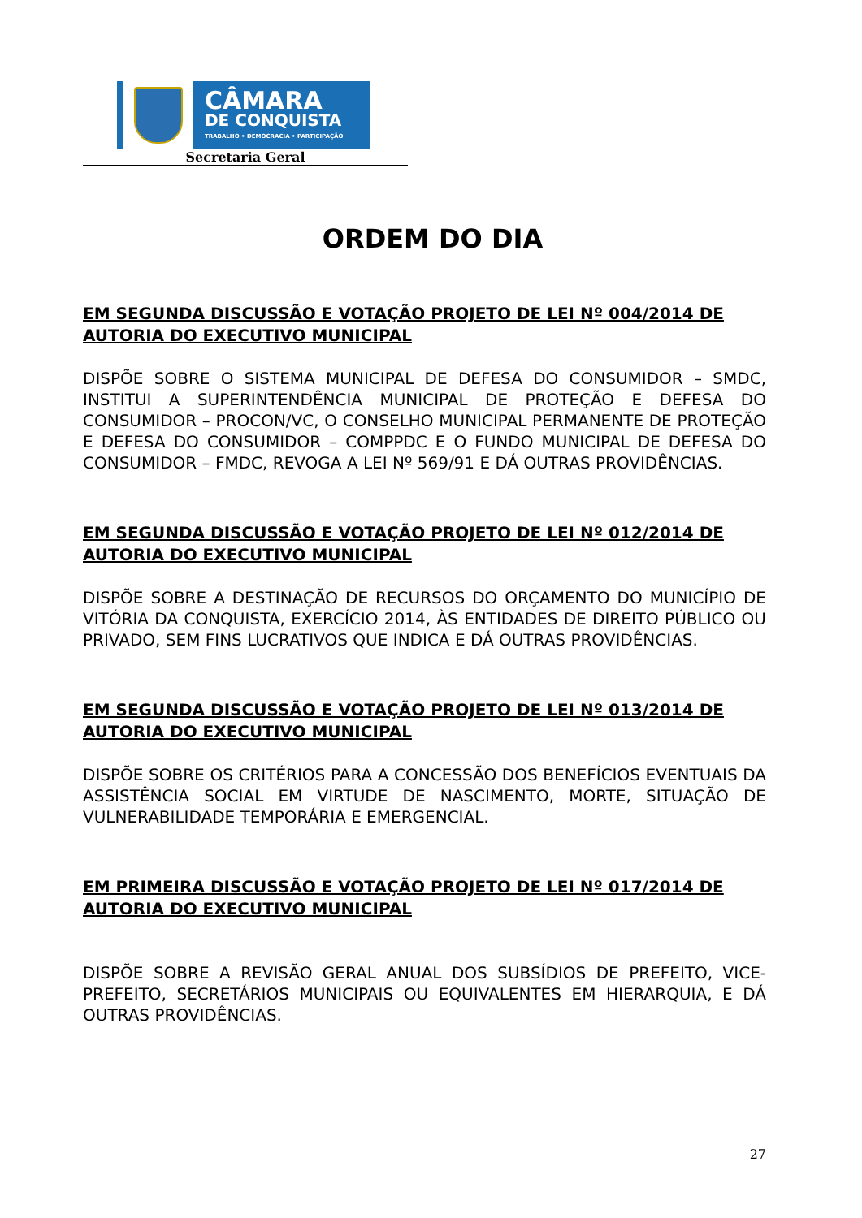CÂMARA
DE CONQUISTA
TRABALHO • DEMOCRACIA • PARTICIPAÇÃO
Secretaria Geral
ORDEM DO DIA
EM SEGUNDA DISCUSSÃO E VOTAÇÃO PROJETO DE LEI Nº 004/2014 DE AUTORIA DO EXECUTIVO MUNICIPAL
DISPÕE SOBRE O SISTEMA MUNICIPAL DE DEFESA DO CONSUMIDOR – SMDC, INSTITUI A SUPERINTENDÊNCIA MUNICIPAL DE PROTEÇÃO E DEFESA DO CONSUMIDOR – PROCON/VC, O CONSELHO MUNICIPAL PERMANENTE DE PROTEÇÃO E DEFESA DO CONSUMIDOR – COMPPDC E O FUNDO MUNICIPAL DE DEFESA DO CONSUMIDOR – FMDC, REVOGA A LEI Nº 569/91 E DÁ OUTRAS PROVIDÊNCIAS.
EM SEGUNDA DISCUSSÃO E VOTAÇÃO PROJETO DE LEI Nº 012/2014 DE AUTORIA DO EXECUTIVO MUNICIPAL
DISPÕE SOBRE A DESTINAÇÃO DE RECURSOS DO ORÇAMENTO DO MUNICÍPIO DE VITÓRIA DA CONQUISTA, EXERCÍCIO 2014, ÀS ENTIDADES DE DIREITO PÚBLICO OU PRIVADO, SEM FINS LUCRATIVOS QUE INDICA E DÁ OUTRAS PROVIDÊNCIAS.
EM SEGUNDA DISCUSSÃO E VOTAÇÃO PROJETO DE LEI Nº 013/2014 DE AUTORIA DO EXECUTIVO MUNICIPAL
DISPÕE SOBRE OS CRITÉRIOS PARA A CONCESSÃO DOS BENEFÍCIOS EVENTUAIS DA ASSISTÊNCIA SOCIAL EM VIRTUDE DE NASCIMENTO, MORTE, SITUAÇÃO DE VULNERABILIDADE TEMPORÁRIA E EMERGENCIAL.
EM PRIMEIRA DISCUSSÃO E VOTAÇÃO PROJETO DE LEI Nº 017/2014 DE AUTORIA DO EXECUTIVO MUNICIPAL
DISPÕE SOBRE A REVISÃO GERAL ANUAL DOS SUBSÍDIOS DE PREFEITO, VICE-PREFEITO, SECRETÁRIOS MUNICIPAIS OU EQUIVALENTES EM HIERARQUIA, E DÁ OUTRAS PROVIDÊNCIAS.
27